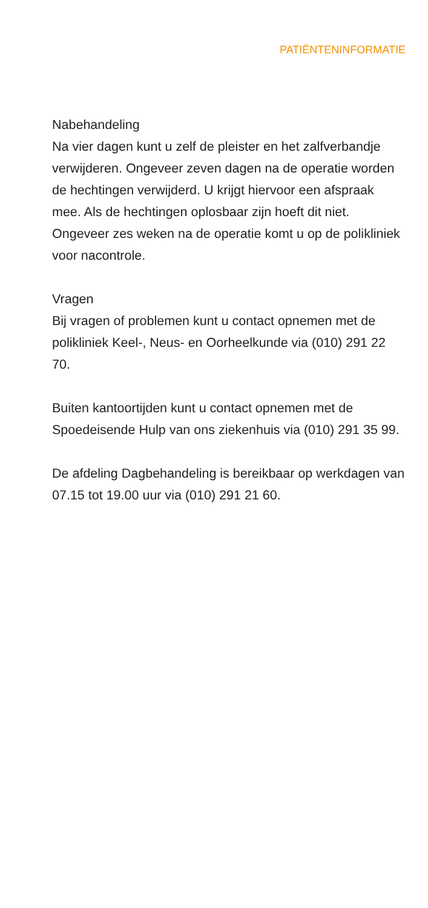PATIËNTENINFORMATIE
Nabehandeling
Na vier dagen kunt u zelf de pleister en het zalfverbandje verwijderen. Ongeveer zeven dagen na de operatie worden de hechtingen verwijderd. U krijgt hiervoor een afspraak mee. Als de hechtingen oplosbaar zijn hoeft dit niet. Ongeveer zes weken na de operatie komt u op de polikliniek voor nacontrole.
Vragen
Bij vragen of problemen kunt u contact opnemen met de polikliniek Keel-, Neus- en Oorheelkunde via (010) 291 22 70.
Buiten kantoortijden kunt u contact opnemen met de Spoedeisende Hulp van ons ziekenhuis via (010) 291 35 99.
De afdeling Dagbehandeling is bereikbaar op werkdagen van 07.15 tot 19.00 uur via (010) 291 21 60.